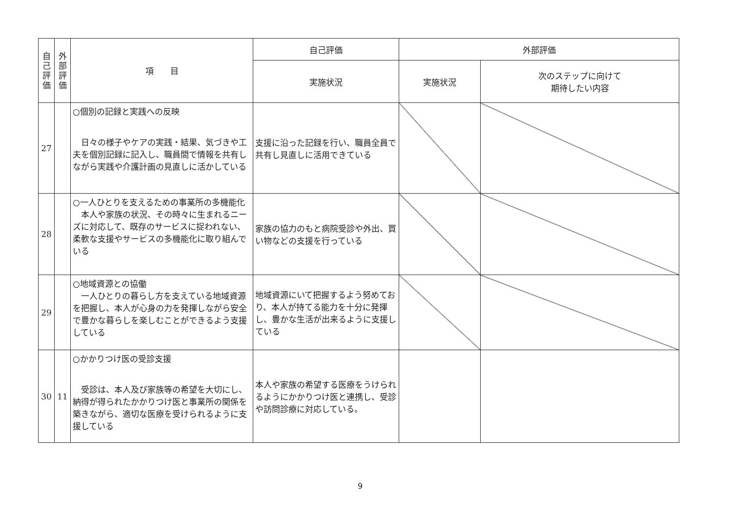| 自 己 評 価 | 外 部 評 価 | 項 目 | 自己評価 | 外部評価 | |
| --- | --- | --- | --- | --- | --- |
| | | | 実施状況 | 実施状況 | 次のステップに向けて 期待したい内容 |
| 27 | | ○個別の記録と実践への反映 日々の様子やケアの実践・結果、気づきや工夫を個別記録に記入し、職員間で情報を共有しながら実践や介護計画の見直しに活かしている | 支援に沿った記録を行い、職員全員で共有し見直しに活用できている | | |
| 28 | | ○一人ひとりを支えるための事業所の多機能化 本人や家族の状況、その時々に生まれるニーズに対応して、既存のサービスに捉われない、柔軟な支援やサービスの多機能化に取り組んでいる | 家族の協力のもと病院受診や外出、買い物などの支援を行っている | | |
| 29 | | ○地域資源との協働 一人ひとりの暮らし方を支えている地域資源を把握し、本人が心身の力を発揮しながら安全で豊かな暮らしを楽しむことができるよう支援している | 地域資源にいて把握するよう努めており、本人が持てる能力を十分に発揮し、豊かな生活が出来るように支援している | | |
| 30 | 11 | ○かかりつけ医の受診支援 受診は、本人及び家族等の希望を大切にし、納得が得られたかかりつけ医と事業所の関係を築きながら、適切な医療を受けられるように支援している | 本人や家族の希望する医療をうけられるようにかかりつけ医と連携し、受診や訪問診療に対応している。 | | |
9